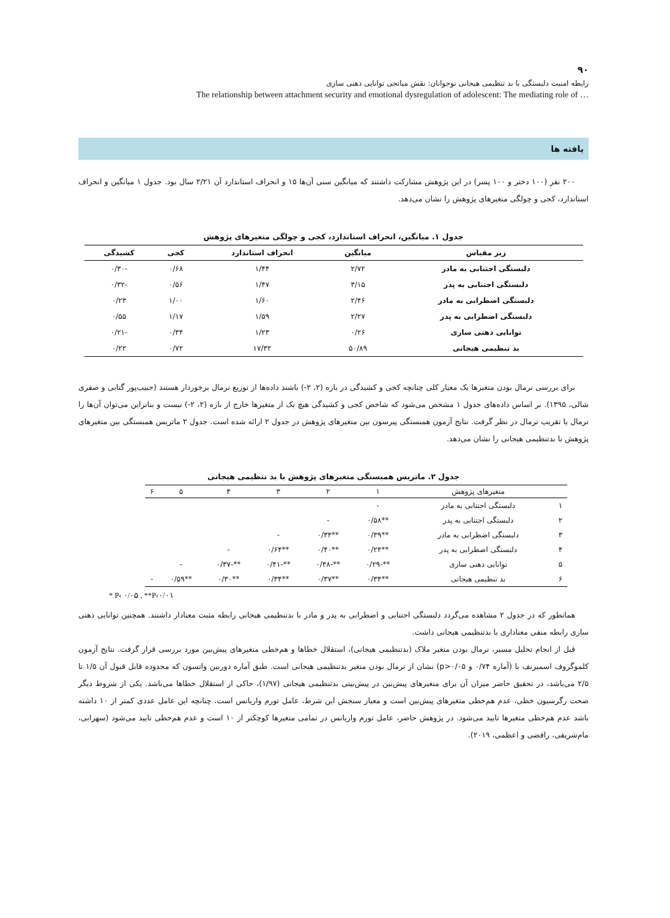۹۰
رابطه امنیت دلبستگی با بد تنظیمی هیجانی نوجوانان: نقش میانجی توانایی ذهنی سازی
The relationship between attachment security and emotional dysregulation of adolescent: The mediating role of …
یافته ها
۲۰۰ نفر (۱۰۰ دختر و ۱۰۰ پسر) در این پژوهش مشارکت داشتند که میانگین سنی آن‌ها ۱۵ و انحراف استاندارد آن ۲/۲۱ سال بود. جدول ۱ میانگین و انحراف استاندارد، کجی و چولگی متغیرهای پژوهش را نشان می‌دهد.
جدول ۱. میانگین، انحراف استاندارد، کجی و چولگی متغیرهای پژوهش
| زیر مقیاس | میانگین | انحراف استاندارد | کجی | کشیدگی |
| --- | --- | --- | --- | --- |
| دلبستگی اجتنابی به مادر | ۲/۷۲ | ۱/۴۴ | ۰/۶۸ | -۰/۳۰ |
| دلبستگی اجتنابی به پدر | ۳/۱۵ | ۱/۴۷ | ۰/۵۶ | -۰/۳۲ |
| دلبستگی اضطرابی به مادر | ۲/۴۶ | ۱/۶۰ | ۱/۰۰ | ۰/۲۳ |
| دلبستگی اضطرابی به پدر | ۲/۲۷ | ۱/۵۹ | ۱/۱۷ | ۰/۵۵ |
| توانایی ذهنی سازی | ۰/۲۶ | ۱/۲۳ | ۰/۳۴ | -۰/۲۱ |
| بد تنظیمی هیجانی | ۵۰/۸۹ | ۱۷/۳۲ | ۰/۷۲ | ۰/۲۲ |
برای بررسی نرمال بودن متغیرها یک معیار کلی چنانچه کجی و کشیدگی در بازه (۲، ۲-) باشند داده‌ها از توزیع نرمال برخوردار هستند (حبیب‌پور گتابی و صفری شالی، ۱۳۹۵). بر اساس داده‌های جدول ۱ مشخص می‌شود که شاخص کجی و کشیدگی هیچ یک از متغیرها خارج از بازه (۲، ۲-) نیست و بنابراین می‌توان آن‌ها را نرمال یا تقریب نرمال در نظر گرفت. نتایج آزمون همبستگی پیرسون بین متغیرهای پژوهش در جدول ۲ ارائه شده است. جدول ۲ ماتریس همبستگی بین متغیرهای پژوهش با بدتنظیمی هیجانی را نشان می‌دهد.
جدول ۲. ماتریس همبستگی متغیرهای پژوهش با بد تنظیمی هیجانی
| | متغیرهای پژوهش | ۱ | ۲ | ۳ | ۴ | ۵ | ۶ |
| --- | --- | --- | --- | --- | --- | --- | --- |
| ۱ | دلبستگی اجتنابی به مادر | - | | | | | |
| ۲ | دلبستگی اجتنابی به پدر | **۰/۵۸ | - | | | | |
| ۳ | دلبستگی اضطرابی به مادر | **۰/۳۹ | **۰/۳۴ | - | | | |
| ۴ | دلبستگی اضطرابی به پدر | **۰/۲۴ | **۰/۴۰ | **۰/۶۴ | - | | |
| ۵ | توانایی ذهنی سازی | **-۰/۲۹ | **-۰/۳۸ | **-۰/۴۱ | **-۰/۳۷ | - | |
| ۶ | بد تنظیمی هیجانی | **۰/۳۴ | **۰/۳۷ | **۰/۳۴ | **۰/۳۰ | **۰/۵۹ | - |
* P‹ ۰/۰۵ , **P‹۰/۰۱
همانطور که در جدول ۲ مشاهده می‌گردد دلبستگی اجتنابی و اضطرابی به پدر و مادر با بدتنظیمی هیجانی رابطه مثبت معنادار داشتند. همچنین توانایی ذهنی سازی رابطه منفی معناداری با بدتنظیمی هیجانی داشت.
قبل از انجام تحلیل مسیر، نرمال بودن متغیر ملاک (بدتنظیمی هیجانی)، استقلال خطاها و هم‌خطی متغیرهای پیش‌بین مورد بررسی قرار گرفت. نتایج آزمون کلموگروف اسمیرنف با (آماره ۰/۷۴ و p>۰/۰۵) نشان از نرمال بودن متغیر بدتنظیمی هیجانی است. طبق آماره دوربین واتسون که محدوده قابل قبول آن ۱/۵ تا ۲/۵ می‌باشد، در تحقیق حاضر میزان آن برای متغیرهای پیش‌بین در پیش‌بینی بدتنظیمی هیجانی (۱/۹۷)، حاکی از استقلال خطاها می‌باشد. یکی از شروط دیگر صحت رگرسیون خطی، عدم هم‌خطی متغیرهای پیش‌بین است و معیار سنجش این شرط، عامل تورم واریانس است. چنانچه این عامل عددی کمتر از ۱۰ داشته باشد عدم هم‌خطی متغیرها تایید می‌شود. در پژوهش حاضر، عامل تورم واریانس در تمامی متغیرها کوچکتر از ۱۰ است و عدم هم‌خطی تایید می‌شود (سهرابی، مام‌شریفی، رافضی و اعظمی، ۲۰۱۹).